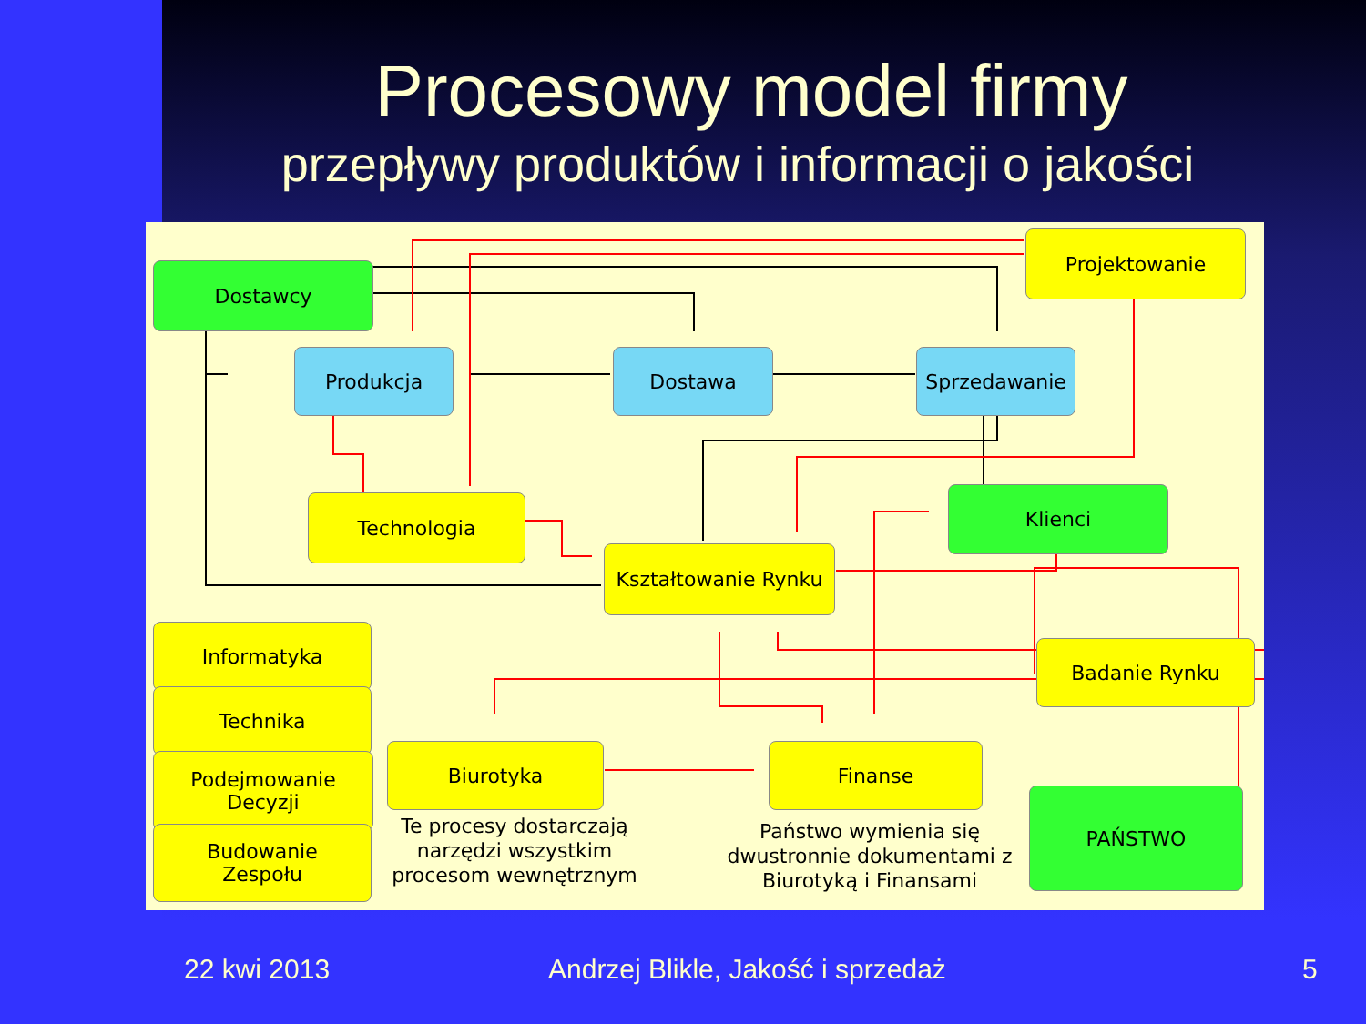Procesowy model firmy
przepływy produktów i informacji o jakości
Dostawcy
Projektowanie
Produkcja Dostawa Sprzedawanie
Technologia Klienci
Kształtowanie Rynku
Informatyka
Badanie Rynku
Technika
Podejmowanie
Decyzji
Biurotyka Finanse
Budowanie
Zespołu
PAŃSTWO
Te procesy dostarczają narzędzi wszystkim procesom wewnętrznym
Państwo wymienia się dwustronnie dokumentami z Biurotyką i Finansami
22 kwi 2013
Andrzej Blikle, Jakość i sprzedaż
5